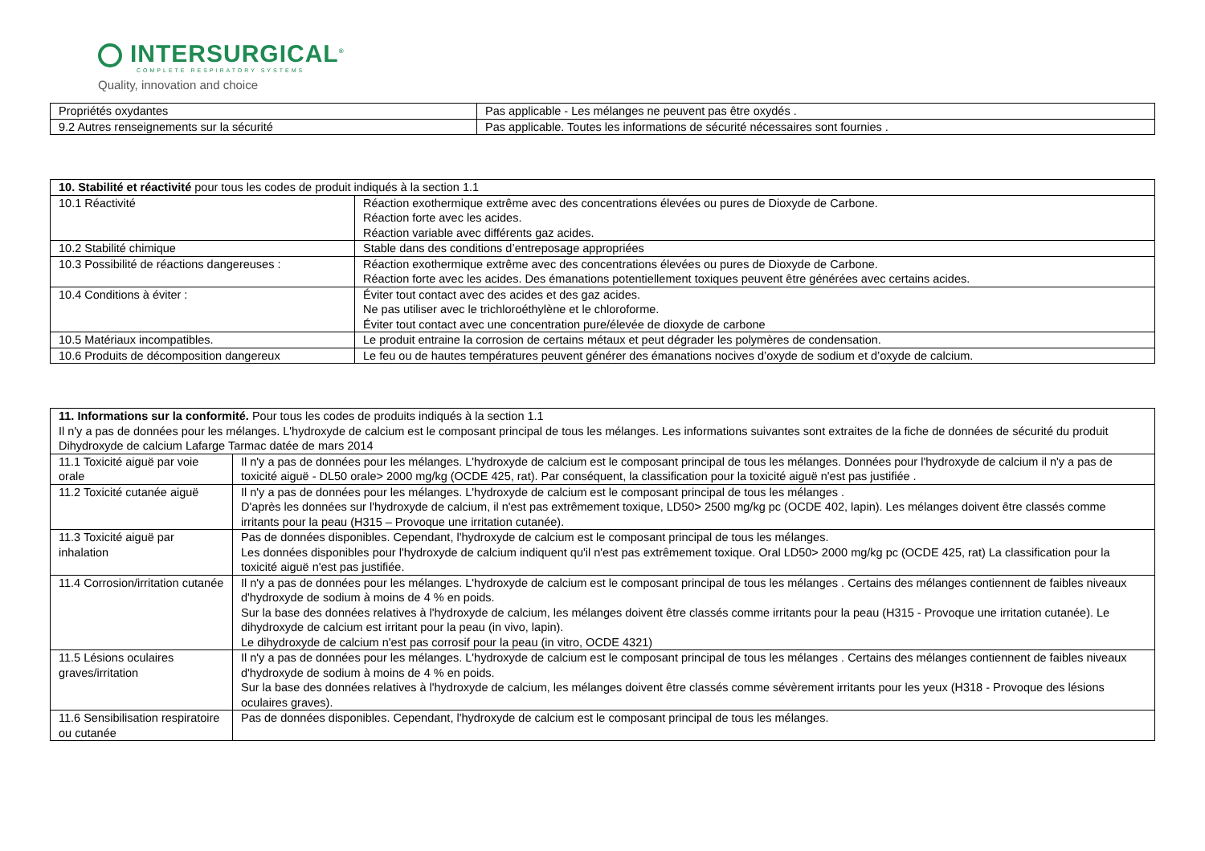INTERSURGICAL<sup>®</sup>
COMPLETE RESPIRATORY SYSTEMS
Quality, innovation and choice
| Propriétés oxydantes | Pas applicable - Les mélanges ne peuvent pas être oxydés . |
| 9.2 Autres renseignements sur la sécurité | Pas applicable. Toutes les informations de sécurité nécessaires sont fournies . |
| 10. Stabilité et réactivité pour tous les codes de produit indiqués à la section 1.1 | |
| 10.1 Réactivité | Réaction exothermique extrême avec des concentrations élevées ou pures de Dioxyde de Carbone. Réaction forte avec les acides. Réaction variable avec différents gaz acides. |
| 10.2 Stabilité chimique | Stable dans des conditions d’entreposage appropriées |
| 10.3 Possibilité de réactions dangereuses : | Réaction exothermique extrême avec des concentrations élevées ou pures de Dioxyde de Carbone. Réaction forte avec les acides. Des émanations potentiellement toxiques peuvent être générées avec certains acides. |
| 10.4 Conditions à éviter : | Éviter tout contact avec des acides et des gaz acides. Ne pas utiliser avec le trichloroéthylène et le chloroforme. Éviter tout contact avec une concentration pure/élevée de dioxyde de carbone |
| 10.5 Matériaux incompatibles. | Le produit entraine la corrosion de certains métaux et peut dégrader les polymères de condensation. |
| 10.6 Produits de décomposition dangereux | Le feu ou de hautes températures peuvent générer des émanations nocives d’oxyde de sodium et d’oxyde de calcium. |
| 11. Informations sur la conformité. Pour tous les codes de produits indiqués à la section 1.1 Il n'y a pas de données pour les mélanges. L'hydroxyde de calcium est le composant principal de tous les mélanges. Les informations suivantes sont extraites de la fiche de données de sécurité du produit Dihydroxyde de calcium Lafarge Tarmac datée de mars 2014 | |
| 11.1 Toxicité aiguë par voie orale | Il n'y a pas de données pour les mélanges. L'hydroxyde de calcium est le composant principal de tous les mélanges. Données pour l'hydroxyde de calcium il n'y a pas de toxicité aiguë - DL50 orale> 2000 mg/kg (OCDE 425, rat). Par conséquent, la classification pour la toxicité aiguë n'est pas justifiée . |
| 11.2 Toxicité cutanée aiguë | Il n'y a pas de données pour les mélanges. L'hydroxyde de calcium est le composant principal de tous les mélanges . D'après les données sur l'hydroxyde de calcium, il n'est pas extrêmement toxique, LD50> 2500 mg/kg pc (OCDE 402, lapin). Les mélanges doivent être classés comme irritants pour la peau (H315 – Provoque une irritation cutanée). |
| 11.3 Toxicité aiguë par inhalation | Pas de données disponibles. Cependant, l'hydroxyde de calcium est le composant principal de tous les mélanges. Les données disponibles pour l'hydroxyde de calcium indiquent qu'il n'est pas extrêmement toxique. Oral LD50> 2000 mg/kg pc (OCDE 425, rat) La classification pour la toxicité aiguë n'est pas justifiée. |
| 11.4 Corrosion/irritation cutanée | Il n'y a pas de données pour les mélanges. L'hydroxyde de calcium est le composant principal de tous les mélanges . Certains des mélanges contiennent de faibles niveaux d'hydroxyde de sodium à moins de 4 % en poids. Sur la base des données relatives à l'hydroxyde de calcium, les mélanges doivent être classés comme irritants pour la peau (H315 - Provoque une irritation cutanée). Le dihydroxyde de calcium est irritant pour la peau (in vivo, lapin). Le dihydroxyde de calcium n'est pas corrosif pour la peau (in vitro, OCDE 4321) |
| 11.5 Lésions oculaires graves/irritation | Il n'y a pas de données pour les mélanges. L'hydroxyde de calcium est le composant principal de tous les mélanges . Certains des mélanges contiennent de faibles niveaux d'hydroxyde de sodium à moins de 4 % en poids. Sur la base des données relatives à l'hydroxyde de calcium, les mélanges doivent être classés comme sévèrement irritants pour les yeux (H318 - Provoque des lésions oculaires graves). |
| 11.6 Sensibilisation respiratoire ou cutanée | Pas de données disponibles. Cependant, l'hydroxyde de calcium est le composant principal de tous les mélanges. |